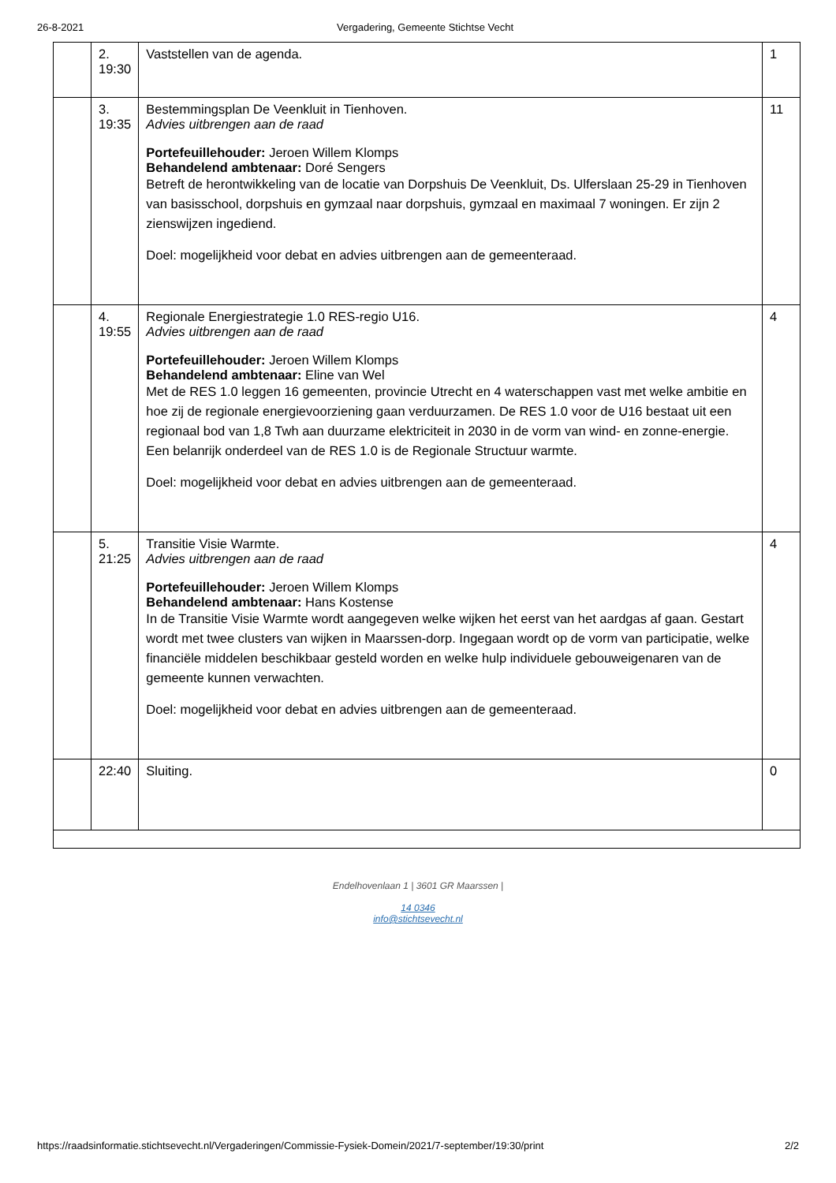26-8-2021 Vergadering, Gemeente Stichtse Vecht
| | 2. 19:30 | Vaststellen van de agenda. | 1 |
| | 3. 19:35 | Bestemmingsplan De Veenkluit in Tienhoven. Advies uitbrengen aan de raad Portefeuillehouder: Jeroen Willem Klomps Behandelend ambtenaar: Doré Sengers Betreft de herontwikkeling van de locatie van Dorpshuis De Veenkluit, Ds. Ulferslaan 25-29 in Tienhoven van basisschool, dorpshuis en gymzaal naar dorpshuis, gymzaal en maximaal 7 woningen. Er zijn 2 zienswijzen ingediend. Doel: mogelijkheid voor debat en advies uitbrengen aan de gemeenteraad. | 11 |
| | 4. 19:55 | Regionale Energiestrategie 1.0 RES-regio U16. Advies uitbrengen aan de raad Portefeuillehouder: Jeroen Willem Klomps Behandelend ambtenaar: Eline van Wel Met de RES 1.0 leggen 16 gemeenten, provincie Utrecht en 4 waterschappen vast met welke ambitie en hoe zij de regionale energievoorziening gaan verduurzamen. De RES 1.0 voor de U16 bestaat uit een regionaal bod van 1,8 Twh aan duurzame elektriciteit in 2030 in de vorm van wind- en zonne-energie. Een belanrijk onderdeel van de RES 1.0 is de Regionale Structuur warmte. Doel: mogelijkheid voor debat en advies uitbrengen aan de gemeenteraad. | 4 |
| | 5. 21:25 | Transitie Visie Warmte. Advies uitbrengen aan de raad Portefeuillehouder: Jeroen Willem Klomps Behandelend ambtenaar: Hans Kostense In de Transitie Visie Warmte wordt aangegeven welke wijken het eerst van het aardgas af gaan. Gestart wordt met twee clusters van wijken in Maarssen-dorp. Ingegaan wordt op de vorm van participatie, welke financiële middelen beschikbaar gesteld worden en welke hulp individuele gebouweigenaren van de gemeente kunnen verwachten. Doel: mogelijkheid voor debat en advies uitbrengen aan de gemeenteraad. | 4 |
| | 22:40 | Sluiting. | 0 |
Endelhovenlaan 1 | 3601 GR Maarssen |
14 0346
info@stichtsevecht.nl
https://raadsinformatie.stichtsevecht.nl/Vergaderingen/Commissie-Fysiek-Domein/2021/7-september/19:30/print 2/2